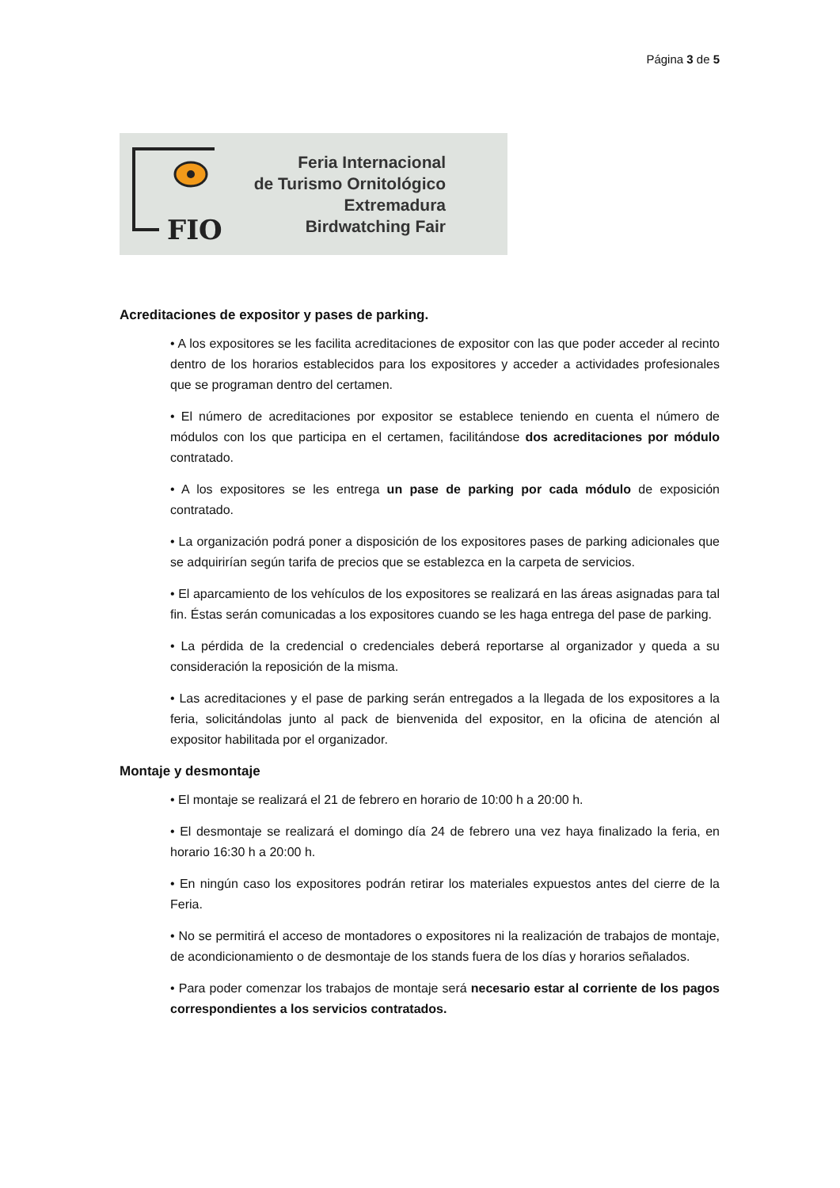Página 3 de 5
FIO
Feria Internacional
de Turismo Ornitológico
Extremadura
Birdwatching Fair
Acreditaciones de expositor y pases de parking.
• A los expositores se les facilita acreditaciones de expositor con las que poder acceder al recinto dentro de los horarios establecidos para los expositores y acceder a actividades profesionales que se programan dentro del certamen.
• El número de acreditaciones por expositor se establece teniendo en cuenta el número de módulos con los que participa en el certamen, facilitándose dos acreditaciones por módulo contratado.
• A los expositores se les entrega un pase de parking por cada módulo de exposición contratado.
• La organización podrá poner a disposición de los expositores pases de parking adicionales que se adquirirían según tarifa de precios que se establezca en la carpeta de servicios.
• El aparcamiento de los vehículos de los expositores se realizará en las áreas asignadas para tal fin. Éstas serán comunicadas a los expositores cuando se les haga entrega del pase de parking.
• La pérdida de la credencial o credenciales deberá reportarse al organizador y queda a su consideración la reposición de la misma.
• Las acreditaciones y el pase de parking serán entregados a la llegada de los expositores a la feria, solicitándolas junto al pack de bienvenida del expositor, en la oficina de atención al expositor habilitada por el organizador.
Montaje y desmontaje
• El montaje se realizará el 21 de febrero en horario de 10:00 h a 20:00 h.
• El desmontaje se realizará el domingo día 24 de febrero una vez haya finalizado la feria, en horario 16:30 h a 20:00 h.
• En ningún caso los expositores podrán retirar los materiales expuestos antes del cierre de la Feria.
• No se permitirá el acceso de montadores o expositores ni la realización de trabajos de montaje, de acondicionamiento o de desmontaje de los stands fuera de los días y horarios señalados.
• Para poder comenzar los trabajos de montaje será necesario estar al corriente de los pagos correspondientes a los servicios contratados.